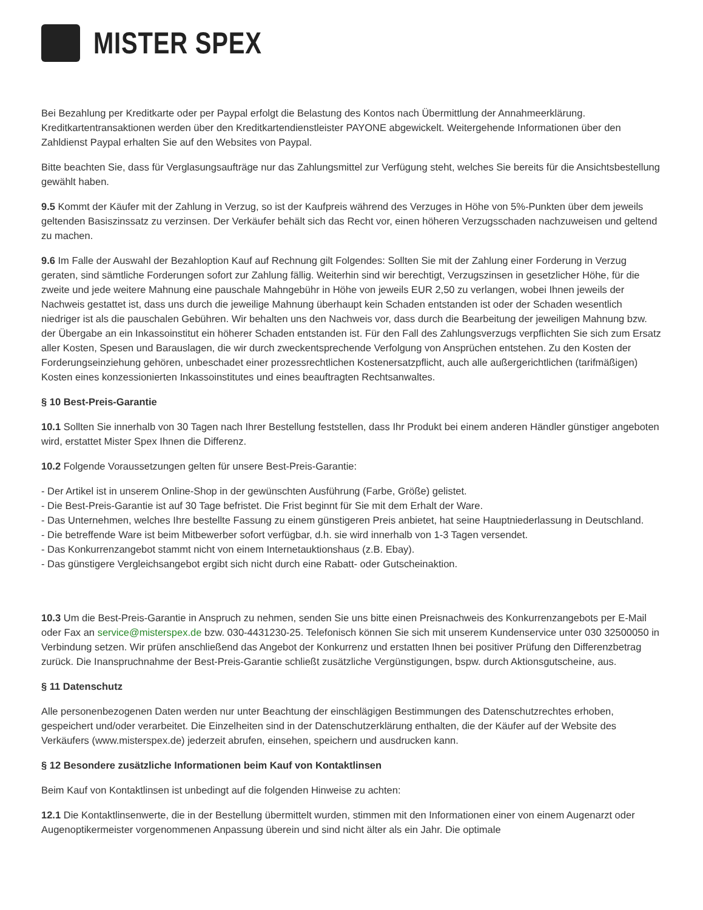MISTER SPEX
Bei Bezahlung per Kreditkarte oder per Paypal erfolgt die Belastung des Kontos nach Übermittlung der Annahmeerklärung. Kreditkartentransaktionen werden über den Kreditkartendienstleister PAYONE abgewickelt. Weitergehende Informationen über den Zahldienst Paypal erhalten Sie auf den Websites von Paypal.
Bitte beachten Sie, dass für Verglasungsaufträge nur das Zahlungsmittel zur Verfügung steht, welches Sie bereits für die Ansichtsbestellung gewählt haben.
9.5 Kommt der Käufer mit der Zahlung in Verzug, so ist der Kaufpreis während des Verzuges in Höhe von 5%-Punkten über dem jeweils geltenden Basiszinssatz zu verzinsen. Der Verkäufer behält sich das Recht vor, einen höheren Verzugsschaden nachzuweisen und geltend zu machen.
9.6 Im Falle der Auswahl der Bezahloption Kauf auf Rechnung gilt Folgendes: Sollten Sie mit der Zahlung einer Forderung in Verzug geraten, sind sämtliche Forderungen sofort zur Zahlung fällig. Weiterhin sind wir berechtigt, Verzugszinsen in gesetzlicher Höhe, für die zweite und jede weitere Mahnung eine pauschale Mahngebühr in Höhe von jeweils EUR 2,50 zu verlangen, wobei Ihnen jeweils der Nachweis gestattet ist, dass uns durch die jeweilige Mahnung überhaupt kein Schaden entstanden ist oder der Schaden wesentlich niedriger ist als die pauschalen Gebühren. Wir behalten uns den Nachweis vor, dass durch die Bearbeitung der jeweiligen Mahnung bzw. der Übergabe an ein Inkassoinstitut ein höherer Schaden entstanden ist. Für den Fall des Zahlungsverzugs verpflichten Sie sich zum Ersatz aller Kosten, Spesen und Barauslagen, die wir durch zweckentsprechende Verfolgung von Ansprüchen entstehen. Zu den Kosten der Forderungseinziehung gehören, unbeschadet einer prozessrechtlichen Kostenersatzpflicht, auch alle außergerichtlichen (tarifmäßigen) Kosten eines konzessionierten Inkassoinstitutes und eines beauftragten Rechtsanwaltes.
§ 10 Best-Preis-Garantie
10.1 Sollten Sie innerhalb von 30 Tagen nach Ihrer Bestellung feststellen, dass Ihr Produkt bei einem anderen Händler günstiger angeboten wird, erstattet Mister Spex Ihnen die Differenz.
10.2 Folgende Voraussetzungen gelten für unsere Best-Preis-Garantie:
- Der Artikel ist in unserem Online-Shop in der gewünschten Ausführung (Farbe, Größe) gelistet.
- Die Best-Preis-Garantie ist auf 30 Tage befristet. Die Frist beginnt für Sie mit dem Erhalt der Ware.
- Das Unternehmen, welches Ihre bestellte Fassung zu einem günstigeren Preis anbietet, hat seine Hauptniederlassung in Deutschland.
- Die betreffende Ware ist beim Mitbewerber sofort verfügbar, d.h. sie wird innerhalb von 1-3 Tagen versendet.
- Das Konkurrenzangebot stammt nicht von einem Internetauktionshaus (z.B. Ebay).
- Das günstigere Vergleichsangebot ergibt sich nicht durch eine Rabatt- oder Gutscheinaktion.
10.3 Um die Best-Preis-Garantie in Anspruch zu nehmen, senden Sie uns bitte einen Preisnachweis des Konkurrenzangebots per E-Mail oder Fax an service@misterspex.de bzw. 030-4431230-25. Telefonisch können Sie sich mit unserem Kundenservice unter 030 32500050 in Verbindung setzen. Wir prüfen anschließend das Angebot der Konkurrenz und erstatten Ihnen bei positiver Prüfung den Differenzbetrag zurück. Die Inanspruchnahme der Best-Preis-Garantie schließt zusätzliche Vergünstigungen, bspw. durch Aktionsgutscheine, aus.
§ 11 Datenschutz
Alle personenbezogenen Daten werden nur unter Beachtung der einschlägigen Bestimmungen des Datenschutzrechtes erhoben, gespeichert und/oder verarbeitet. Die Einzelheiten sind in der Datenschutzerklärung enthalten, die der Käufer auf der Website des Verkäufers (www.misterspex.de) jederzeit abrufen, einsehen, speichern und ausdrucken kann.
§ 12 Besondere zusätzliche Informationen beim Kauf von Kontaktlinsen
Beim Kauf von Kontaktlinsen ist unbedingt auf die folgenden Hinweise zu achten:
12.1 Die Kontaktlinsenwerte, die in der Bestellung übermittelt wurden, stimmen mit den Informationen einer von einem Augenarzt oder Augenoptikermeister vorgenommenen Anpassung überein und sind nicht älter als ein Jahr. Die optimale